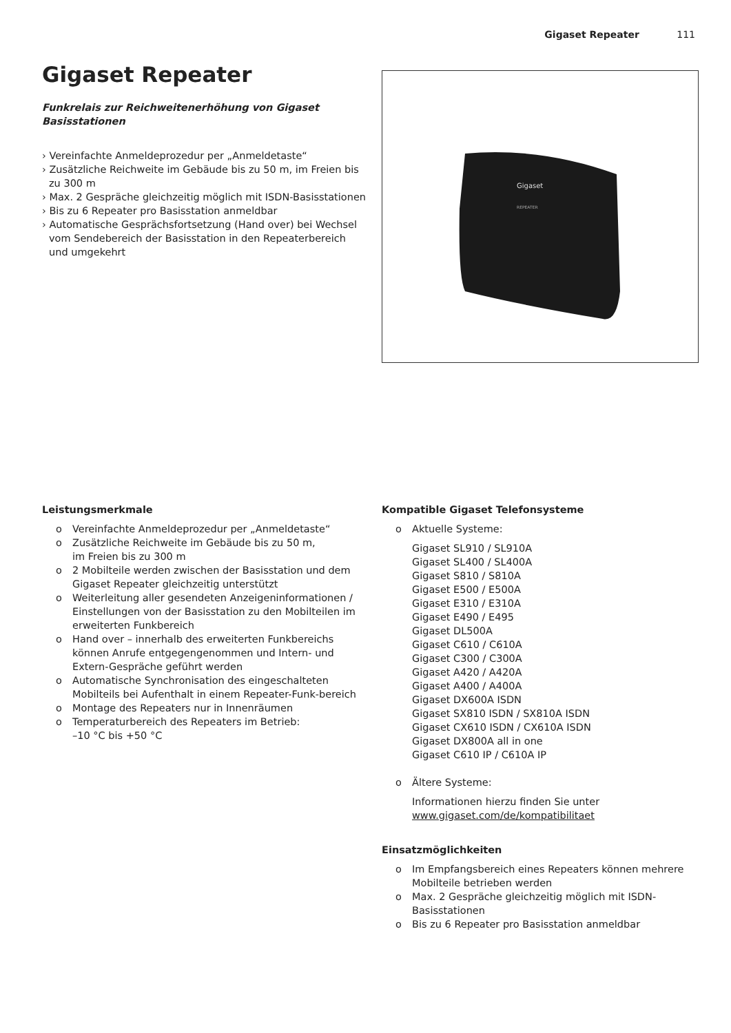Gigaset Repeater 111
Gigaset Repeater
Funkrelais zur Reichweitenerhöhung von Gigaset Basisstationen
› Vereinfachte Anmeldeprozedur per „Anmeldetaste“
› Zusätzliche Reichweite im Gebäude bis zu 50 m, im Freien bis zu 300 m
› Max. 2 Gespräche gleichzeitig möglich mit ISDN-Basisstationen
› Bis zu 6 Repeater pro Basisstation anmeldbar
› Automatische Gesprächsfortsetzung (Hand over) bei Wechsel vom Sendebereich der Basisstation in den Repeaterbereich und umgekehrt
Gigaset
REPEATER
Leistungsmerkmale
o Vereinfachte Anmeldeprozedur per „Anmeldetaste“
o Zusätzliche Reichweite im Gebäude bis zu 50 m,
im Freien bis zu 300 m
o 2 Mobilteile werden zwischen der Basisstation und dem Gigaset Repeater gleichzeitig unterstützt
o Weiterleitung aller gesendeten Anzeigeninformationen / Einstellungen von der Basisstation zu den Mobilteilen im erweiterten Funkbereich
o Hand over – innerhalb des erweiterten Funkbereichs können Anrufe entgegengenommen und Intern- und Extern-Gespräche geführt werden
o Automatische Synchronisation des eingeschalteten Mobilteils bei Aufenthalt in einem Repeater-Funk-bereich
o Montage des Repeaters nur in Innenräumen
o Temperaturbereich des Repeaters im Betrieb:
–10 °C bis +50 °C
Kompatible Gigaset Telefonsysteme
o Aktuelle Systeme:
Gigaset SL910 / SL910A
Gigaset SL400 / SL400A
Gigaset S810 / S810A
Gigaset E500 / E500A
Gigaset E310 / E310A
Gigaset E490 / E495
Gigaset DL500A
Gigaset C610 / C610A
Gigaset C300 / C300A
Gigaset A420 / A420A
Gigaset A400 / A400A
Gigaset DX600A ISDN
Gigaset SX810 ISDN / SX810A ISDN
Gigaset CX610 ISDN / CX610A ISDN
Gigaset DX800A all in one
Gigaset C610 IP / C610A IP
o Ältere Systeme:
Informationen hierzu finden Sie unter
www.gigaset.com/de/kompatibilitaet
Einsatzmöglichkeiten
o Im Empfangsbereich eines Repeaters können mehrere Mobilteile betrieben werden
o Max. 2 Gespräche gleichzeitig möglich mit ISDN-Basisstationen
o Bis zu 6 Repeater pro Basisstation anmeldbar